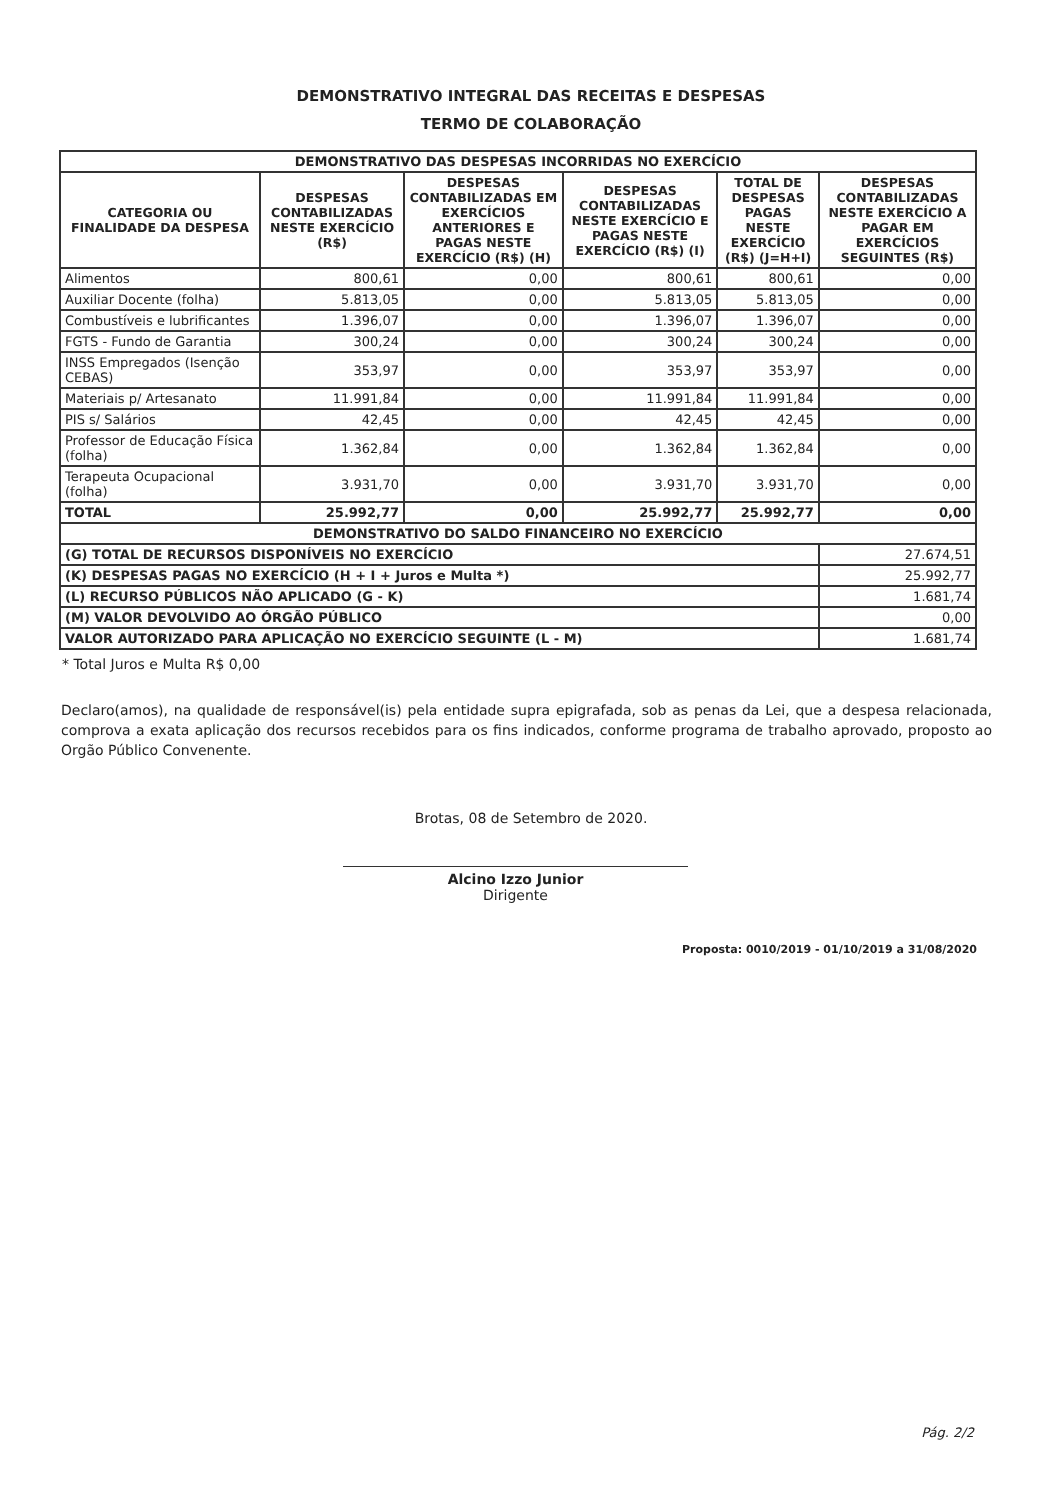DEMONSTRATIVO INTEGRAL DAS RECEITAS E DESPESAS
TERMO DE COLABORAÇÃO
| DEMONSTRATIVO DAS DESPESAS INCORRIDAS NO EXERCÍCIO | | | | | |
| CATEGORIA OU FINALIDADE DA DESPESA | DESPESAS CONTABILIZADAS NESTE EXERCÍCIO (R$) | DESPESAS CONTABILIZADAS EM EXERCÍCIOS ANTERIORES E PAGAS NESTE EXERCÍCIO (R$) (H) | DESPESAS CONTABILIZADAS NESTE EXERCÍCIO E PAGAS NESTE EXERCÍCIO (R$) (I) | TOTAL DE DESPESAS PAGAS NESTE EXERCÍCIO (R$) (J=H+I) | DESPESAS CONTABILIZADAS NESTE EXERCÍCIO A PAGAR EM EXERCÍCIOS SEGUINTES (R$) |
| Alimentos | 800,61 | 0,00 | 800,61 | 800,61 | 0,00 |
| Auxiliar Docente (folha) | 5.813,05 | 0,00 | 5.813,05 | 5.813,05 | 0,00 |
| Combustíveis e lubrificantes | 1.396,07 | 0,00 | 1.396,07 | 1.396,07 | 0,00 |
| FGTS - Fundo de Garantia | 300,24 | 0,00 | 300,24 | 300,24 | 0,00 |
| INSS Empregados (Isenção CEBAS) | 353,97 | 0,00 | 353,97 | 353,97 | 0,00 |
| Materiais p/ Artesanato | 11.991,84 | 0,00 | 11.991,84 | 11.991,84 | 0,00 |
| PIS s/ Salários | 42,45 | 0,00 | 42,45 | 42,45 | 0,00 |
| Professor de Educação Física (folha) | 1.362,84 | 0,00 | 1.362,84 | 1.362,84 | 0,00 |
| Terapeuta Ocupacional (folha) | 3.931,70 | 0,00 | 3.931,70 | 3.931,70 | 0,00 |
| TOTAL | 25.992,77 | 0,00 | 25.992,77 | 25.992,77 | 0,00 |
| DEMONSTRATIVO DO SALDO FINANCEIRO NO EXERCÍCIO | | | | | |
| (G) TOTAL DE RECURSOS DISPONÍVEIS NO EXERCÍCIO | | | | | 27.674,51 |
| (K) DESPESAS PAGAS NO EXERCÍCIO (H + I + Juros e Multa *) | | | | | 25.992,77 |
| (L) RECURSO PÚBLICOS NÃO APLICADO (G - K) | | | | | 1.681,74 |
| (M) VALOR DEVOLVIDO AO ÓRGÃO PÚBLICO | | | | | 0,00 |
| VALOR AUTORIZADO PARA APLICAÇÃO NO EXERCÍCIO SEGUINTE (L - M) | | | | | 1.681,74 |
* Total Juros e Multa R$ 0,00
Declaro(amos), na qualidade de responsável(is) pela entidade supra epigrafada, sob as penas da Lei, que a despesa relacionada, comprova a exata aplicação dos recursos recebidos para os fins indicados, conforme programa de trabalho aprovado, proposto ao Orgão Público Convenente.
Brotas, 08 de Setembro de 2020.
Alcino Izzo Junior
Dirigente
Proposta: 0010/2019 - 01/10/2019 a 31/08/2020
Pág. 2/2